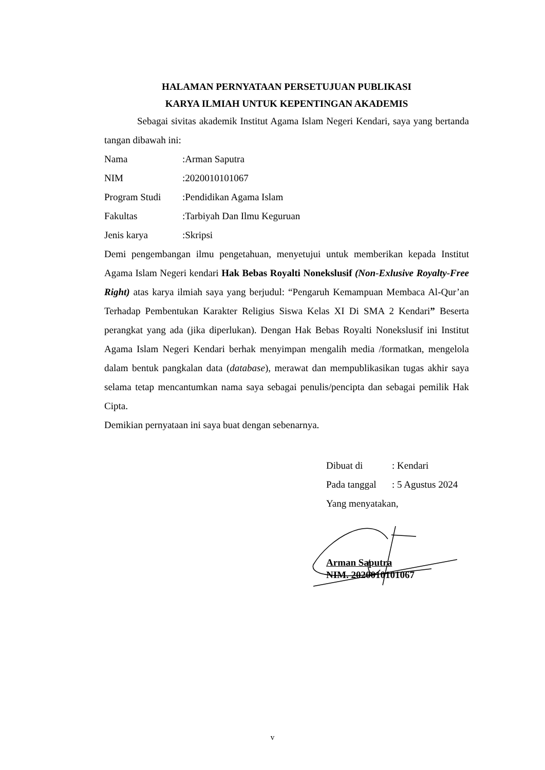HALAMAN PERNYATAAN PERSETUJUAN PUBLIKASI
KARYA ILMIAH UNTUK KEPENTINGAN AKADEMIS
Sebagai sivitas akademik Institut Agama Islam Negeri Kendari, saya yang bertanda tangan dibawah ini:
Nama:Arman Saputra
NIM:2020010101067
Program Studi:Pendidikan Agama Islam
Fakultas:Tarbiyah Dan Ilmu Keguruan
Jenis karya:Skripsi
Demi pengembangan ilmu pengetahuan, menyetujui untuk memberikan kepada Institut Agama Islam Negeri kendari Hak Bebas Royalti Nonekslusif (Non-Exlusive Royalty-Free Right) atas karya ilmiah saya yang berjudul: “Pengaruh Kemampuan Membaca Al-Qur’an Terhadap Pembentukan Karakter Religius Siswa Kelas XI Di SMA 2 Kendari” Beserta perangkat yang ada (jika diperlukan). Dengan Hak Bebas Royalti Nonekslusif ini Institut Agama Islam Negeri Kendari berhak menyimpan mengalih media /formatkan, mengelola dalam bentuk pangkalan data (database), merawat dan mempublikasikan tugas akhir saya selama tetap mencantumkan nama saya sebagai penulis/pencipta dan sebagai pemilik Hak Cipta.
Demikian pernyataan ini saya buat dengan sebenarnya.
Dibuat di: Kendari
Pada tanggal: 5 Agustus 2024
Yang menyatakan,
Arman Saputra
NIM. 2020010101067
v